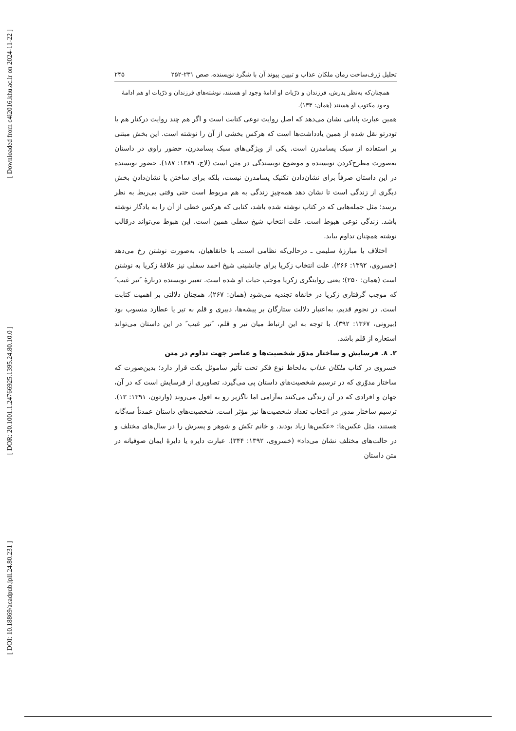[ Downloaded from c4i2016.khu.ac.ir on 2024-11-22 ]
[ DOR: 20.1001.1.24766925.1395.24.80.10.0 ]
[ DOI: 10.18869/acadpub.jpll.24.80.231 ]
تحلیل ژرف‌ساخت رمان ملکان عذاب و تبیین پیوند آن با شگرد نویسنده، صص ۲۳۱-۲۵۲ ۲۴۵
همچنان‌که به‌نظر پدرش، فرزندان و ذرّیات او ادامهٔ وجود او هستند، نوشته‌های فرزندان و ذرّیات او هم ادامهٔ وجود مکتوب او هستند (همان: ۱۳۳).
همین عبارت پایانی نشان می‌دهد که اصل روایت نوعی کتابت است و اگر هم چند روایت درکنار هم یا تودرتو نقل شده از همین یادداشت‌ها است که هرکس بخشی از آن را نوشته است. این بخش مبتنی بر استفاده از سبک پسامدرن است. یکی از ویژگی‌های سبک پسامدرن، حضور راوی در داستان به‌صورت مطرح‌کردن نویسنده و موضوع نویسندگی در متن است (لاج، ۱۳۸۹: ۱۸۷). حضور نویسنده در این داستان صرفاً برای نشان‌دادن تکنیک پسامدرن نیست، بلکه برای ساختن یا نشان‌دادنِ بخش دیگری از زندگی است تا نشان دهد همه‌چیزِ زندگی به هم مربوط است حتی وقتی بی‌ربط به نظر برسد؛ مثل جمله‌هایی که در کتاب نوشته شده باشد، کتابی که هرکس خطی از آن را به یادگار نوشته باشد. زندگی نوعی هبوط است. علت انتخاب شیخ سفلی همین است. این هبوط می‌تواند درقالب نوشته همچنان تداوم بیابد.
اختلاف یا مبارزهٔ سلیمی ـ درحالی‌که نظامی است‌ـ با خانقاهیان، به‌صورت نوشتن رخ می‌دهد (خسروی، ۱۳۹۲: ۲۶۶). علت انتخاب زکریا برای جانشینی شیخ احمد سفلی نیز علاقهٔ زکریا به نوشتن است (همان: ۲۵۰)؛ یعنی روایتگری زکریا موجب حیات او شده است. تعبیر نویسنده دربارهٔ ″تیر غیب″ که موجب گرفتاری زکریا در خانقاه تجندیه می‌شود (همان: ۲۶۷)، همچنان دلالتی بر اهمیت کتابت است. در نجوم قدیم، به‌اعتبار دلالت ستارگان بر پیشه‌ها، دبیری و قلم به تیر یا عطارد منسوب بود (بیرونی، ۱۳۶۷: ۳۹۲). با توجه به این ارتباط میان تیر و قلم، ″تیر غیب″ در این داستان می‌تواند استعاره از قلم باشد.
۲. ۸. فرسایش و ساختار مدوّر شخصیت‌ها و عناصر جهت تداوم در متن
خسروی در کتاب ملکان عذاب به‌لحاظ نوع فکر تحت تأثیر ساموئل بکت قرار دارد؛ بدین‌صورت که ساختار مدوّری که در ترسیم شخصیت‌های داستان پی می‌گیرد، تصاویری از فرسایش است که در آن، جهان و افرادی که در آن زندگی می‌کنند به‌آرامی اما ناگزیر رو به افول می‌روند (وارتون، ۱۳۹۱: ۱۳). ترسیم ساختار مدور در انتخاب تعداد شخصیت‌ها نیز مؤثر است. شخصیت‌های داستان عمدتاً سه‌گانه هستند، مثل عکس‌ها: «عکس‌ها زیاد بودند. و خانم تکش و شوهر و پسرش را در سال‌های مختلف و در حالت‌های مختلف نشان می‌داد» (خسروی، ۱۳۹۲: ۳۴۴). عبارت دایره یا دایرهٔ ایمان صوفیانه در متن داستان